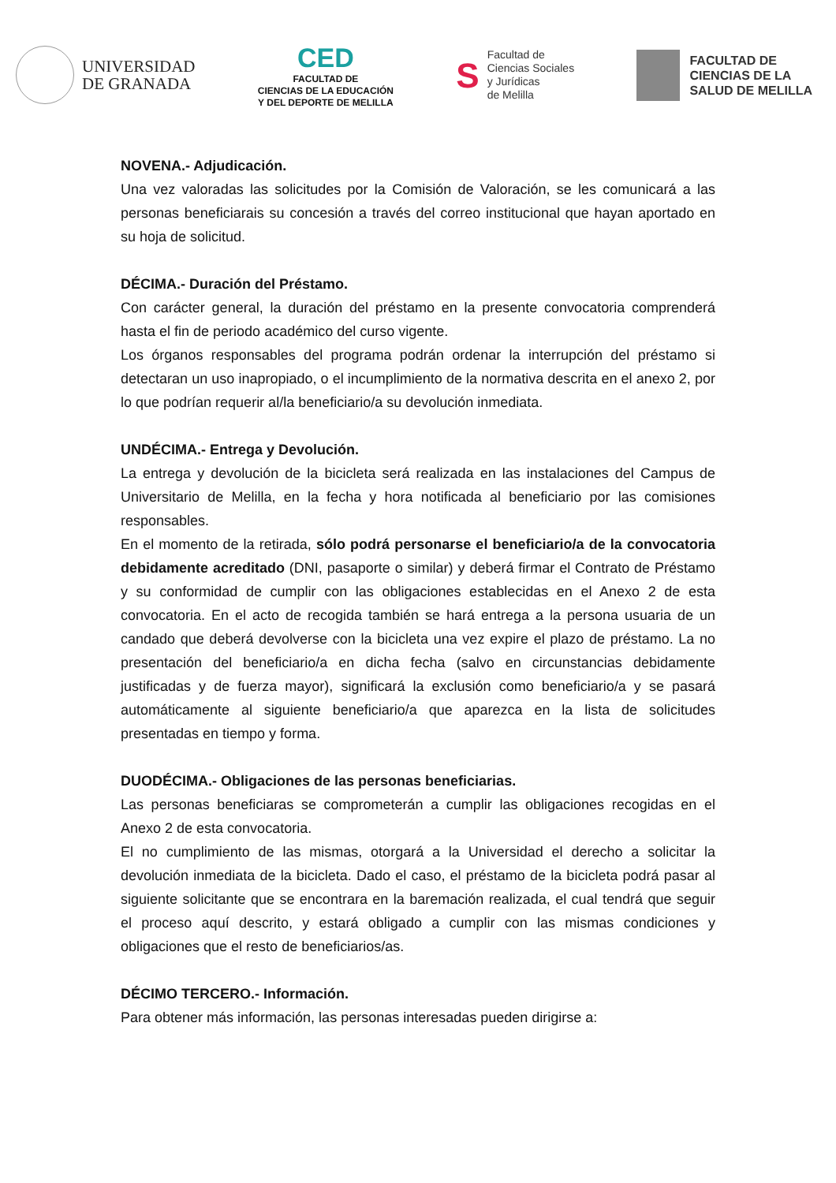UNIVERSIDAD
DE GRANADA
CED
FACULTAD DE
CIENCIAS DE LA EDUCACIÓN
Y DEL DEPORTE DE MELILLA
S
Facultad de
Ciencias Sociales
y Jurídicas
de Melilla
FACULTAD DE
CIENCIAS DE LA
SALUD DE MELILLA
NOVENA.- Adjudicación.
Una vez valoradas las solicitudes por la Comisión de Valoración, se les comunicará a las personas beneficiarais su concesión a través del correo institucional que hayan aportado en su hoja de solicitud.
DÉCIMA.- Duración del Préstamo.
Con carácter general, la duración del préstamo en la presente convocatoria comprenderá hasta el fin de periodo académico del curso vigente.
Los órganos responsables del programa podrán ordenar la interrupción del préstamo si detectaran un uso inapropiado, o el incumplimiento de la normativa descrita en el anexo 2, por lo que podrían requerir al/la beneficiario/a su devolución inmediata.
UNDÉCIMA.- Entrega y Devolución.
La entrega y devolución de la bicicleta será realizada en las instalaciones del Campus de Universitario de Melilla, en la fecha y hora notificada al beneficiario por las comisiones responsables.
En el momento de la retirada, sólo podrá personarse el beneficiario/a de la convocatoria debidamente acreditado (DNI, pasaporte o similar) y deberá firmar el Contrato de Préstamo y su conformidad de cumplir con las obligaciones establecidas en el Anexo 2 de esta convocatoria. En el acto de recogida también se hará entrega a la persona usuaria de un candado que deberá devolverse con la bicicleta una vez expire el plazo de préstamo. La no presentación del beneficiario/a en dicha fecha (salvo en circunstancias debidamente justificadas y de fuerza mayor), significará la exclusión como beneficiario/a y se pasará automáticamente al siguiente beneficiario/a que aparezca en la lista de solicitudes presentadas en tiempo y forma.
DUODÉCIMA.- Obligaciones de las personas beneficiarias.
Las personas beneficiaras se comprometerán a cumplir las obligaciones recogidas en el Anexo 2 de esta convocatoria.
El no cumplimiento de las mismas, otorgará a la Universidad el derecho a solicitar la devolución inmediata de la bicicleta. Dado el caso, el préstamo de la bicicleta podrá pasar al siguiente solicitante que se encontrara en la baremación realizada, el cual tendrá que seguir el proceso aquí descrito, y estará obligado a cumplir con las mismas condiciones y obligaciones que el resto de beneficiarios/as.
DÉCIMO TERCERO.- Información.
Para obtener más información, las personas interesadas pueden dirigirse a: